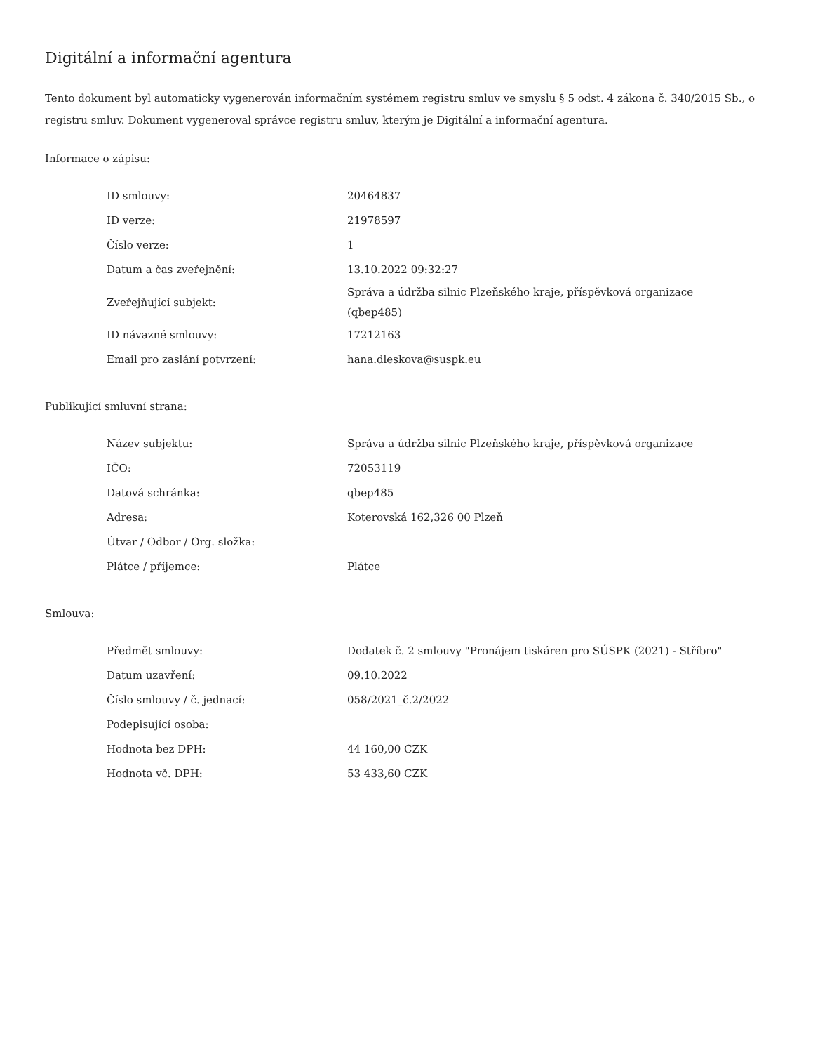Digitální a informační agentura
Tento dokument byl automaticky vygenerován informačním systémem registru smluv ve smyslu § 5 odst. 4 zákona č. 340/2015 Sb., o registru smluv. Dokument vygeneroval správce registru smluv, kterým je Digitální a informační agentura.
Informace o zápisu:
| ID smlouvy: | 20464837 |
| ID verze: | 21978597 |
| Číslo verze: | 1 |
| Datum a čas zveřejnění: | 13.10.2022 09:32:27 |
| Zveřejňující subjekt: | Správa a údržba silnic Plzeňského kraje, příspěvková organizace (qbep485) |
| ID návazné smlouvy: | 17212163 |
| Email pro zaslání potvrzení: | hana.dleskova@suspk.eu |
Publikující smluvní strana:
| Název subjektu: | Správa a údržba silnic Plzeňského kraje, příspěvková organizace |
| IČO: | 72053119 |
| Datová schránka: | qbep485 |
| Adresa: | Koterovská 162,326 00 Plzeň |
| Útvar / Odbor / Org. složka: | |
| Plátce / příjemce: | Plátce |
Smlouva:
| Předmět smlouvy: | Dodatek č. 2 smlouvy "Pronájem tiskáren pro SÚSPK (2021) - Stříbro" |
| Datum uzavření: | 09.10.2022 |
| Číslo smlouvy / č. jednací: | 058/2021_č.2/2022 |
| Podepisující osoba: | |
| Hodnota bez DPH: | 44 160,00 CZK |
| Hodnota vč. DPH: | 53 433,60 CZK |